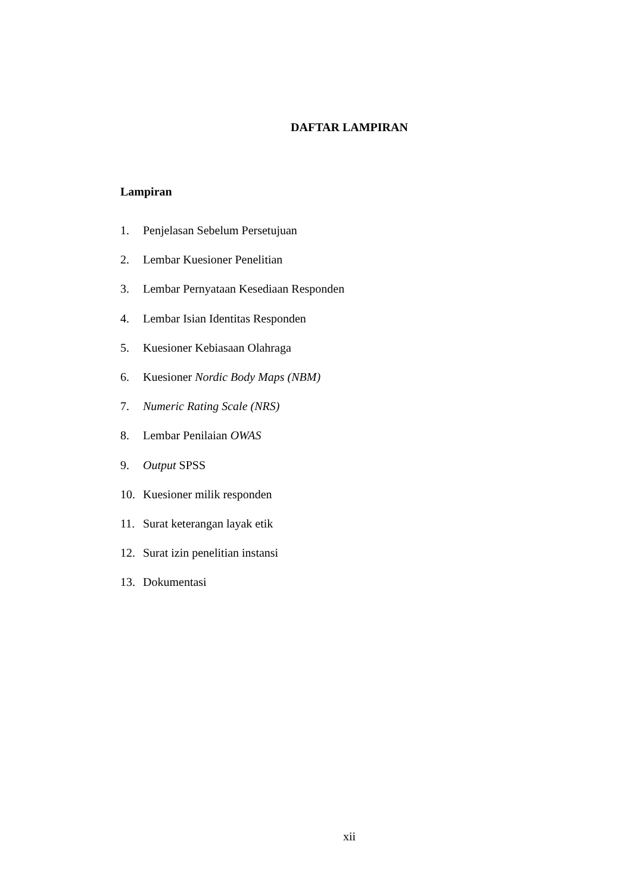DAFTAR LAMPIRAN
Lampiran
1. Penjelasan Sebelum Persetujuan
2. Lembar Kuesioner Penelitian
3. Lembar Pernyataan Kesediaan Responden
4. Lembar Isian Identitas Responden
5. Kuesioner Kebiasaan Olahraga
6. Kuesioner Nordic Body Maps (NBM)
7. Numeric Rating Scale (NRS)
8. Lembar Penilaian OWAS
9. Output SPSS
10. Kuesioner milik responden
11. Surat keterangan layak etik
12. Surat izin penelitian instansi
13. Dokumentasi
xii